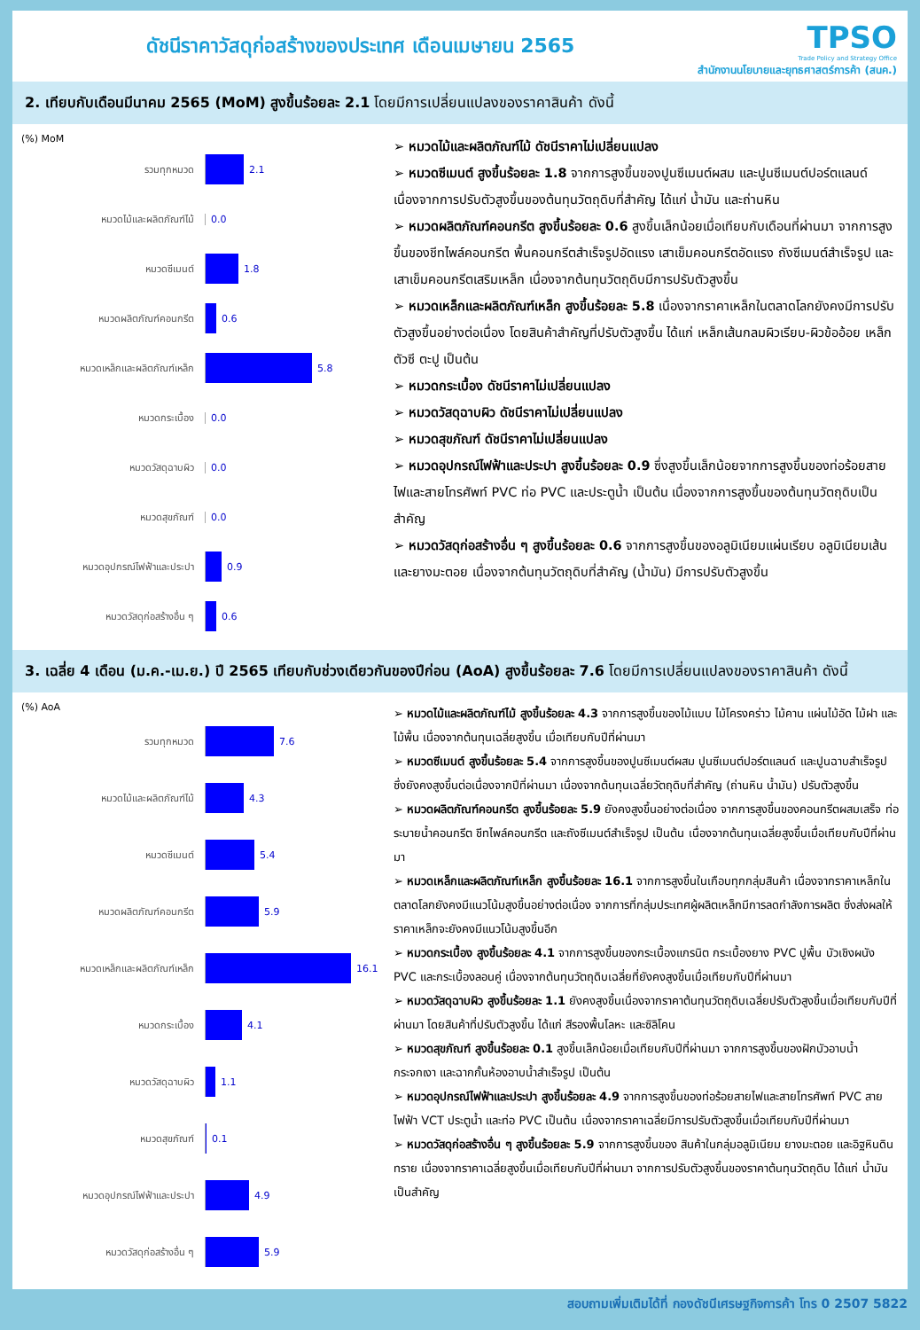ดัชนีราคาวัสดุก่อสร้างของประเทศ เดือนเมษายน 2565
TPSO
Trade Policy and Strategy Office
สำนักงานนโยบายและยุทธศาสตร์การค้า (สนค.)
2. เทียบกับเดือนมีนาคม 2565 (MoM) สูงขึ้นร้อยละ 2.1 โดยมีการเปลี่ยนแปลงของราคาสินค้า ดังนี้
(%) MoM
รวมทุกหมวด 2.1
หมวดไม้และผลิตภัณฑ์ไม้ 0.0
หมวดซีเมนต์ 1.8
หมวดผลิตภัณฑ์คอนกรีต 0.6
หมวดเหล็กและผลิตภัณฑ์เหล็ก 5.8
หมวดกระเบื้อง 0.0
หมวดวัสดุฉาบผิว 0.0
หมวดสุขภัณฑ์ 0.0
หมวดอุปกรณ์ไฟฟ้าและประปา 0.9
หมวดวัสดุก่อสร้างอื่น ๆ 0.6
➢ หมวดไม้และผลิตภัณฑ์ไม้ ดัชนีราคาไม่เปลี่ยนแปลง
➢ หมวดซีเมนต์ สูงขึ้นร้อยละ 1.8 จากการสูงขึ้นของปูนซีเมนต์ผสม และปูนซีเมนต์ปอร์ตแลนด์ เนื่องจากการปรับตัวสูงขึ้นของต้นทุนวัตถุดิบที่สำคัญ ได้แก่ น้ำมัน และถ่านหิน
➢ หมวดผลิตภัณฑ์คอนกรีต สูงขึ้นร้อยละ 0.6 สูงขึ้นเล็กน้อยเมื่อเทียบกับเดือนที่ผ่านมา จากการสูงขึ้นของชีทไพล์คอนกรีต พื้นคอนกรีตสำเร็จรูปอัดแรง เสาเข็มคอนกรีตอัดแรง ถังซีเมนต์สำเร็จรูป และเสาเข็มคอนกรีตเสริมเหล็ก เนื่องจากต้นทุนวัตถุดิบมีการปรับตัวสูงขึ้น
➢ หมวดเหล็กและผลิตภัณฑ์เหล็ก สูงขึ้นร้อยละ 5.8 เนื่องจากราคาเหล็กในตลาดโลกยังคงมีการปรับตัวสูงขึ้นอย่างต่อเนื่อง โดยสินค้าสำคัญที่ปรับตัวสูงขึ้น ได้แก่ เหล็กเส้นกลมผิวเรียบ-ผิวข้ออ้อย เหล็กตัวซี ตะปู เป็นต้น
➢ หมวดกระเบื้อง ดัชนีราคาไม่เปลี่ยนแปลง
➢ หมวดวัสดุฉาบผิว ดัชนีราคาไม่เปลี่ยนแปลง
➢ หมวดสุขภัณฑ์ ดัชนีราคาไม่เปลี่ยนแปลง
➢ หมวดอุปกรณ์ไฟฟ้าและประปา สูงขึ้นร้อยละ 0.9 ซึ่งสูงขึ้นเล็กน้อยจากการสูงขึ้นของท่อร้อยสายไฟและสายโทรศัพท์ PVC ท่อ PVC และประตูน้ำ เป็นต้น เนื่องจากการสูงขึ้นของต้นทุนวัตถุดิบเป็นสำคัญ
➢ หมวดวัสดุก่อสร้างอื่น ๆ สูงขึ้นร้อยละ 0.6 จากการสูงขึ้นของอลูมิเนียมแผ่นเรียบ อลูมิเนียมเส้น และยางมะตอย เนื่องจากต้นทุนวัตถุดิบที่สำคัญ (น้ำมัน) มีการปรับตัวสูงขึ้น
3. เฉลี่ย 4 เดือน (ม.ค.-เม.ย.) ปี 2565 เทียบกับช่วงเดียวกันของปีก่อน (AoA) สูงขึ้นร้อยละ 7.6 โดยมีการเปลี่ยนแปลงของราคาสินค้า ดังนี้
(%) AoA
รวมทุกหมวด 7.6
หมวดไม้และผลิตภัณฑ์ไม้ 4.3
หมวดซีเมนต์ 5.4
หมวดผลิตภัณฑ์คอนกรีต 5.9
หมวดเหล็กและผลิตภัณฑ์เหล็ก 16.1
หมวดกระเบื้อง 4.1
หมวดวัสดุฉาบผิว 1.1
หมวดสุขภัณฑ์ 0.1
หมวดอุปกรณ์ไฟฟ้าและประปา 4.9
หมวดวัสดุก่อสร้างอื่น ๆ 5.9
➢ หมวดไม้และผลิตภัณฑ์ไม้ สูงขึ้นร้อยละ 4.3 จากการสูงขึ้นของไม้แบบ ไม้โครงคร่าว ไม้คาน แผ่นไม้อัด ไม้ฝา และไม้พื้น เนื่องจากต้นทุนเฉลี่ยสูงขึ้น เมื่อเทียบกับปีที่ผ่านมา
➢ หมวดซีเมนต์ สูงขึ้นร้อยละ 5.4 จากการสูงขึ้นของปูนซีเมนต์ผสม ปูนซีเมนต์ปอร์ตแลนด์ และปูนฉาบสำเร็จรูป ซึ่งยังคงสูงขึ้นต่อเนื่องจากปีที่ผ่านมา เนื่องจากต้นทุนเฉลี่ยวัตถุดิบที่สำคัญ (ถ่านหิน น้ำมัน) ปรับตัวสูงขึ้น
➢ หมวดผลิตภัณฑ์คอนกรีต สูงขึ้นร้อยละ 5.9 ยังคงสูงขึ้นอย่างต่อเนื่อง จากการสูงขึ้นของคอนกรีตผสมเสร็จ ท่อระบายน้ำคอนกรีต ชีทไพล์คอนกรีต และถังซีเมนต์สำเร็จรูป เป็นต้น เนื่องจากต้นทุนเฉลี่ยสูงขึ้นเมื่อเทียบกับปีที่ผ่านมา
➢ หมวดเหล็กและผลิตภัณฑ์เหล็ก สูงขึ้นร้อยละ 16.1 จากการสูงขึ้นในเกือบทุกกลุ่มสินค้า เนื่องจากราคาเหล็กในตลาดโลกยังคงมีแนวโน้มสูงขึ้นอย่างต่อเนื่อง จากการที่กลุ่มประเทศผู้ผลิตเหล็กมีการลดกำลังการผลิต ซึ่งส่งผลให้ราคาเหล็กจะยังคงมีแนวโน้มสูงขึ้นอีก
➢ หมวดกระเบื้อง สูงขึ้นร้อยละ 4.1 จากการสูงขึ้นของกระเบื้องแกรนิต กระเบื้องยาง PVC ปูพื้น บัวเชิงผนัง PVC และกระเบื้องลอนคู่ เนื่องจากต้นทุนวัตถุดิบเฉลี่ยที่ยังคงสูงขึ้นเมื่อเทียบกับปีที่ผ่านมา
➢ หมวดวัสดุฉาบผิว สูงขึ้นร้อยละ 1.1 ยังคงสูงขึ้นเนื่องจากราคาต้นทุนวัตถุดิบเฉลี่ยปรับตัวสูงขึ้นเมื่อเทียบกับปีที่ผ่านมา โดยสินค้าที่ปรับตัวสูงขึ้น ได้แก่ สีรองพื้นโลหะ และซิลิโคน
➢ หมวดสุขภัณฑ์ สูงขึ้นร้อยละ 0.1 สูงขึ้นเล็กน้อยเมื่อเทียบกับปีที่ผ่านมา จากการสูงขึ้นของฝักบัวอาบน้ำ กระจกเงา และฉากกั้นห้องอาบน้ำสำเร็จรูป เป็นต้น
➢ หมวดอุปกรณ์ไฟฟ้าและประปา สูงขึ้นร้อยละ 4.9 จากการสูงขึ้นของท่อร้อยสายไฟและสายโทรศัพท์ PVC สายไฟฟ้า VCT ประตูน้ำ และท่อ PVC เป็นต้น เนื่องจากราคาเฉลี่ยมีการปรับตัวสูงขึ้นเมื่อเทียบกับปีที่ผ่านมา
➢ หมวดวัสดุก่อสร้างอื่น ๆ สูงขึ้นร้อยละ 5.9 จากการสูงขึ้นของ สินค้าในกลุ่มอลูมิเนียม ยางมะตอย และอิฐหินดินทราย เนื่องจากราคาเฉลี่ยสูงขึ้นเมื่อเทียบกับปีที่ผ่านมา จากการปรับตัวสูงขึ้นของราคาต้นทุนวัตถุดิบ ได้แก่ น้ำมัน เป็นสำคัญ
สอบถามเพิ่มเติมได้ที่ กองดัชนีเศรษฐกิจการค้า โทร 0 2507 5822